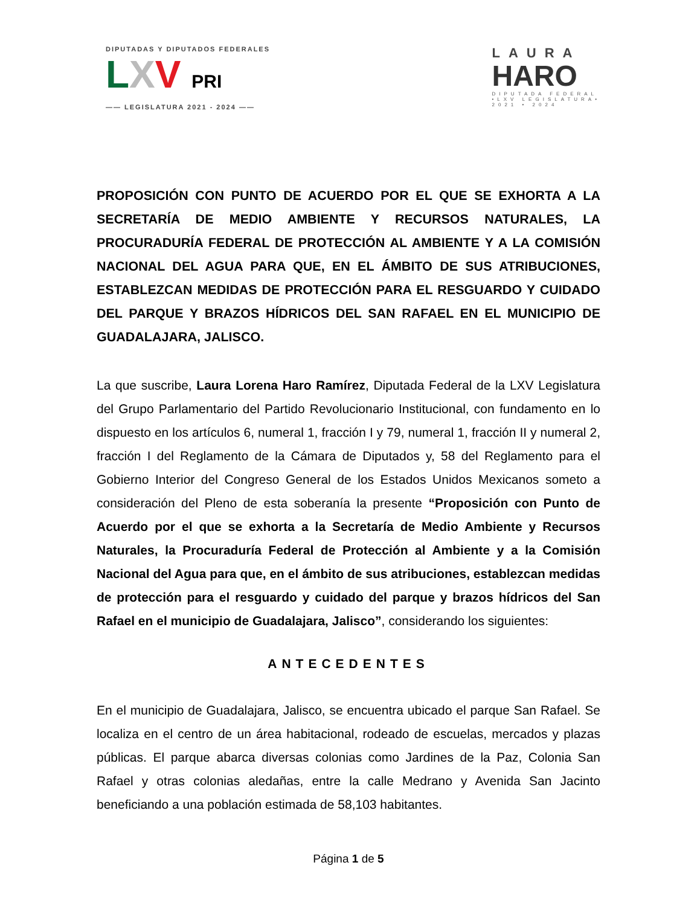DIPUTADAS Y DIPUTADOS FEDERALES
LXV PRI
—— LEGISLATURA 2021 - 2024 ——
LAURA
HARO
DIPUTADA FEDERAL
•LXV LEGISLATURA•
2021 • 2024
PROPOSICIÓN CON PUNTO DE ACUERDO POR EL QUE SE EXHORTA A LA SECRETARÍA DE MEDIO AMBIENTE Y RECURSOS NATURALES, LA PROCURADURÍA FEDERAL DE PROTECCIÓN AL AMBIENTE Y A LA COMISIÓN NACIONAL DEL AGUA PARA QUE, EN EL ÁMBITO DE SUS ATRIBUCIONES, ESTABLEZCAN MEDIDAS DE PROTECCIÓN PARA EL RESGUARDO Y CUIDADO DEL PARQUE Y BRAZOS HÍDRICOS DEL SAN RAFAEL EN EL MUNICIPIO DE GUADALAJARA, JALISCO.
La que suscribe, Laura Lorena Haro Ramírez, Diputada Federal de la LXV Legislatura del Grupo Parlamentario del Partido Revolucionario Institucional, con fundamento en lo dispuesto en los artículos 6, numeral 1, fracción I y 79, numeral 1, fracción II y numeral 2, fracción I del Reglamento de la Cámara de Diputados y, 58 del Reglamento para el Gobierno Interior del Congreso General de los Estados Unidos Mexicanos someto a consideración del Pleno de esta soberanía la presente “Proposición con Punto de Acuerdo por el que se exhorta a la Secretaría de Medio Ambiente y Recursos Naturales, la Procuraduría Federal de Protección al Ambiente y a la Comisión Nacional del Agua para que, en el ámbito de sus atribuciones, establezcan medidas de protección para el resguardo y cuidado del parque y brazos hídricos del San Rafael en el municipio de Guadalajara, Jalisco”, considerando los siguientes:
ANTECEDENTES
En el municipio de Guadalajara, Jalisco, se encuentra ubicado el parque San Rafael. Se localiza en el centro de un área habitacional, rodeado de escuelas, mercados y plazas públicas. El parque abarca diversas colonias como Jardines de la Paz, Colonia San Rafael y otras colonias aledañas, entre la calle Medrano y Avenida San Jacinto beneficiando a una población estimada de 58,103 habitantes.
Página 1 de 5